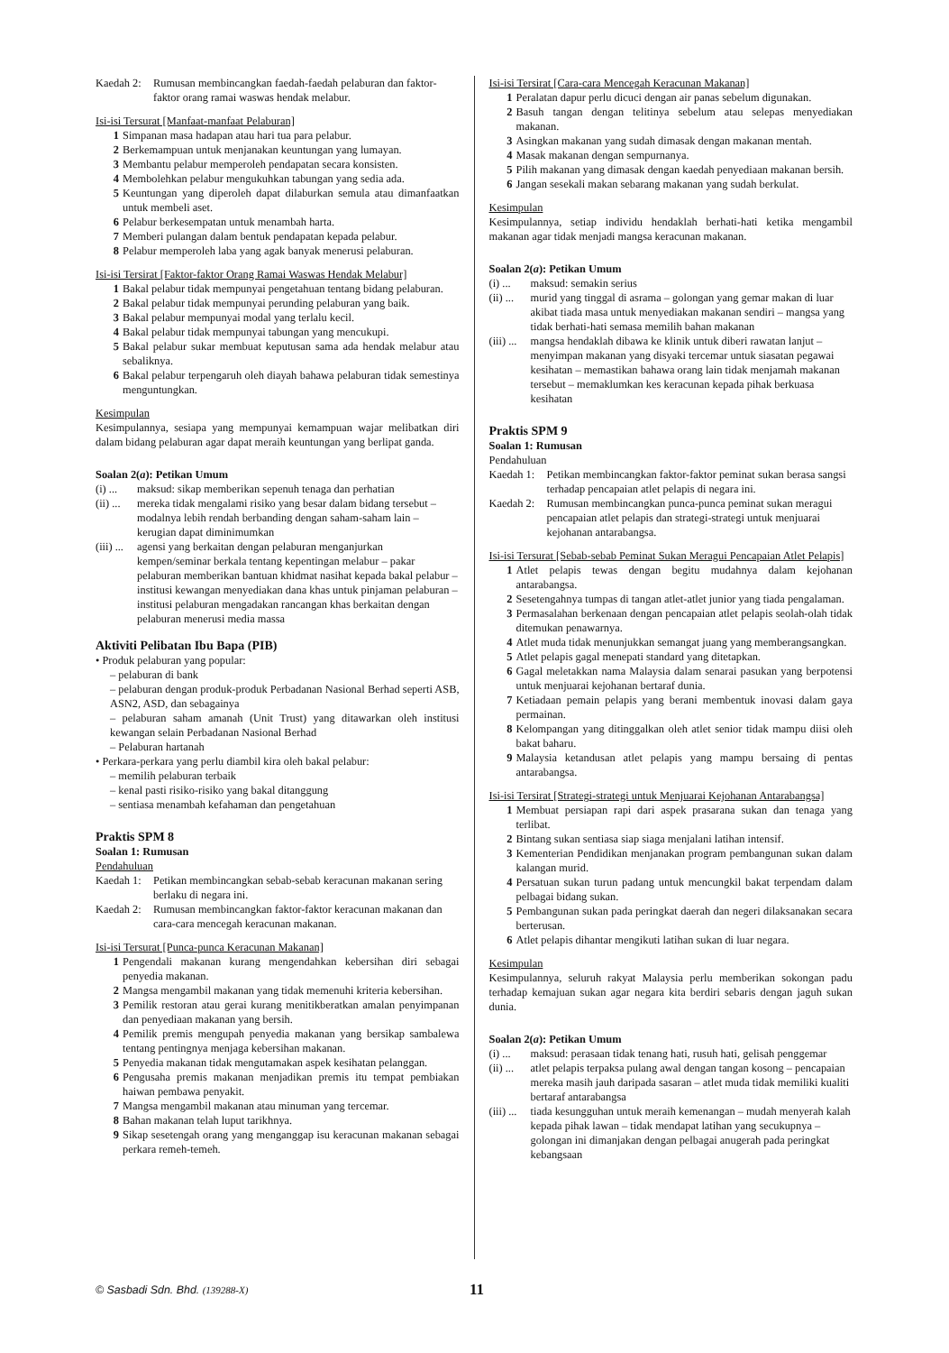Kaedah 2: Rumusan membincangkan faedah-faedah pelaburan dan faktor-faktor orang ramai waswas hendak melabur.
Isi-isi Tersurat [Manfaat-manfaat Pelaburan]
1 Simpanan masa hadapan atau hari tua para pelabur.
2 Berkemampuan untuk menjanakan keuntungan yang lumayan.
3 Membantu pelabur memperoleh pendapatan secara konsisten.
4 Membolehkan pelabur mengukuhkan tabungan yang sedia ada.
5 Keuntungan yang diperoleh dapat dilaburkan semula atau dimanfaatkan untuk membeli aset.
6 Pelabur berkesempatan untuk menambah harta.
7 Memberi pulangan dalam bentuk pendapatan kepada pelabur.
8 Pelabur memperoleh laba yang agak banyak menerusi pelaburan.
Isi-isi Tersirat [Faktor-faktor Orang Ramai Waswas Hendak Melabur]
1 Bakal pelabur tidak mempunyai pengetahuan tentang bidang pelaburan.
2 Bakal pelabur tidak mempunyai perunding pelaburan yang baik.
3 Bakal pelabur mempunyai modal yang terlalu kecil.
4 Bakal pelabur tidak mempunyai tabungan yang mencukupi.
5 Bakal pelabur sukar membuat keputusan sama ada hendak melabur atau sebaliknya.
6 Bakal pelabur terpengaruh oleh diayah bahawa pelaburan tidak semestinya menguntungkan.
Kesimpulan
Kesimpulannya, sesiapa yang mempunyai kemampuan wajar melibatkan diri dalam bidang pelaburan agar dapat meraih keuntungan yang berlipat ganda.
Soalan 2(a): Petikan Umum
(i) ... maksud: sikap memberikan sepenuh tenaga dan perhatian
(ii) ... mereka tidak mengalami risiko yang besar dalam bidang tersebut – modalnya lebih rendah berbanding dengan saham-saham lain – kerugian dapat diminimumkan
(iii) ... agensi yang berkaitan dengan pelaburan menganjurkan kempen/seminar berkala tentang kepentingan melabur – pakar pelaburan memberikan bantuan khidmat nasihat kepada bakal pelabur – institusi kewangan menyediakan dana khas untuk pinjaman pelaburan – institusi pelaburan mengadakan rancangan khas berkaitan dengan pelaburan menerusi media massa
Aktiviti Pelibatan Ibu Bapa (PIB)
• Produk pelaburan yang popular:
– pelaburan di bank
– pelaburan dengan produk-produk Perbadanan Nasional Berhad seperti ASB, ASN2, ASD, dan sebagainya
– pelaburan saham amanah (Unit Trust) yang ditawarkan oleh institusi kewangan selain Perbadanan Nasional Berhad
– Pelaburan hartanah
• Perkara-perkara yang perlu diambil kira oleh bakal pelabur:
– memilih pelaburan terbaik
– kenal pasti risiko-risiko yang bakal ditanggung
– sentiasa menambah kefahaman dan pengetahuan
Praktis SPM 8
Soalan 1: Rumusan
Pendahuluan
Kaedah 1: Petikan membincangkan sebab-sebab keracunan makanan sering berlaku di negara ini.
Kaedah 2: Rumusan membincangkan faktor-faktor keracunan makanan dan cara-cara mencegah keracunan makanan.
Isi-isi Tersurat [Punca-punca Keracunan Makanan]
1 Pengendali makanan kurang mengendahkan kebersihan diri sebagai penyedia makanan.
2 Mangsa mengambil makanan yang tidak memenuhi kriteria kebersihan.
3 Pemilik restoran atau gerai kurang menitikberatkan amalan penyimpanan dan penyediaan makanan yang bersih.
4 Pemilik premis mengupah penyedia makanan yang bersikap sambalewa tentang pentingnya menjaga kebersihan makanan.
5 Penyedia makanan tidak mengutamakan aspek kesihatan pelanggan.
6 Pengusaha premis makanan menjadikan premis itu tempat pembiakan haiwan pembawa penyakit.
7 Mangsa mengambil makanan atau minuman yang tercemar.
8 Bahan makanan telah luput tarikhnya.
9 Sikap sesetengah orang yang menganggap isu keracunan makanan sebagai perkara remeh-temeh.
Isi-isi Tersirat [Cara-cara Mencegah Keracunan Makanan]
1 Peralatan dapur perlu dicuci dengan air panas sebelum digunakan.
2 Basuh tangan dengan telitinya sebelum atau selepas menyediakan makanan.
3 Asingkan makanan yang sudah dimasak dengan makanan mentah.
4 Masak makanan dengan sempurnanya.
5 Pilih makanan yang dimasak dengan kaedah penyediaan makanan bersih.
6 Jangan sesekali makan sebarang makanan yang sudah berkulat.
Kesimpulan
Kesimpulannya, setiap individu hendaklah berhati-hati ketika mengambil makanan agar tidak menjadi mangsa keracunan makanan.
Soalan 2(a): Petikan Umum
(i) ... maksud: semakin serius
(ii) ... murid yang tinggal di asrama – golongan yang gemar makan di luar akibat tiada masa untuk menyediakan makanan sendiri – mangsa yang tidak berhati-hati semasa memilih bahan makanan
(iii) ... mangsa hendaklah dibawa ke klinik untuk diberi rawatan lanjut – menyimpan makanan yang disyaki tercemar untuk siasatan pegawai kesihatan – memastikan bahawa orang lain tidak menjamah makanan tersebut – memaklumkan kes keracunan kepada pihak berkuasa kesihatan
Praktis SPM 9
Soalan 1: Rumusan
Pendahuluan
Kaedah 1: Petikan membincangkan faktor-faktor peminat sukan berasa sangsi terhadap pencapaian atlet pelapis di negara ini.
Kaedah 2: Rumusan membincangkan punca-punca peminat sukan meragui pencapaian atlet pelapis dan strategi-strategi untuk menjuarai kejohanan antarabangsa.
Isi-isi Tersurat [Sebab-sebab Peminat Sukan Meragui Pencapaian Atlet Pelapis]
1 Atlet pelapis tewas dengan begitu mudahnya dalam kejohanan antarabangsa.
2 Sesetengahnya tumpas di tangan atlet-atlet junior yang tiada pengalaman.
3 Permasalahan berkenaan dengan pencapaian atlet pelapis seolah-olah tidak ditemukan penawarnya.
4 Atlet muda tidak menunjukkan semangat juang yang memberangsangkan.
5 Atlet pelapis gagal menepati standard yang ditetapkan.
6 Gagal meletakkan nama Malaysia dalam senarai pasukan yang berpotensi untuk menjuarai kejohanan bertaraf dunia.
7 Ketiadaan pemain pelapis yang berani membentuk inovasi dalam gaya permainan.
8 Kelompangan yang ditinggalkan oleh atlet senior tidak mampu diisi oleh bakat baharu.
9 Malaysia ketandusan atlet pelapis yang mampu bersaing di pentas antarabangsa.
Isi-isi Tersirat [Strategi-strategi untuk Menjuarai Kejohanan Antarabangsa]
1 Membuat persiapan rapi dari aspek prasarana sukan dan tenaga yang terlibat.
2 Bintang sukan sentiasa siap siaga menjalani latihan intensif.
3 Kementerian Pendidikan menjanakan program pembangunan sukan dalam kalangan murid.
4 Persatuan sukan turun padang untuk mencungkil bakat terpendam dalam pelbagai bidang sukan.
5 Pembangunan sukan pada peringkat daerah dan negeri dilaksanakan secara berterusan.
6 Atlet pelapis dihantar mengikuti latihan sukan di luar negara.
Kesimpulan
Kesimpulannya, seluruh rakyat Malaysia perlu memberikan sokongan padu terhadap kemajuan sukan agar negara kita berdiri sebaris dengan jaguh sukan dunia.
Soalan 2(a): Petikan Umum
(i) ... maksud: perasaan tidak tenang hati, rusuh hati, gelisah penggemar
(ii) ... atlet pelapis terpaksa pulang awal dengan tangan kosong – pencapaian mereka masih jauh daripada sasaran – atlet muda tidak memiliki kualiti bertaraf antarabangsa
(iii) ... tiada kesungguhan untuk meraih kemenangan – mudah menyerah kalah kepada pihak lawan – tidak mendapat latihan yang secukupnya – golongan ini dimanjakan dengan pelbagai anugerah pada peringkat kebangsaan
© Sasbadi Sdn. Bhd. (139288-X)
11